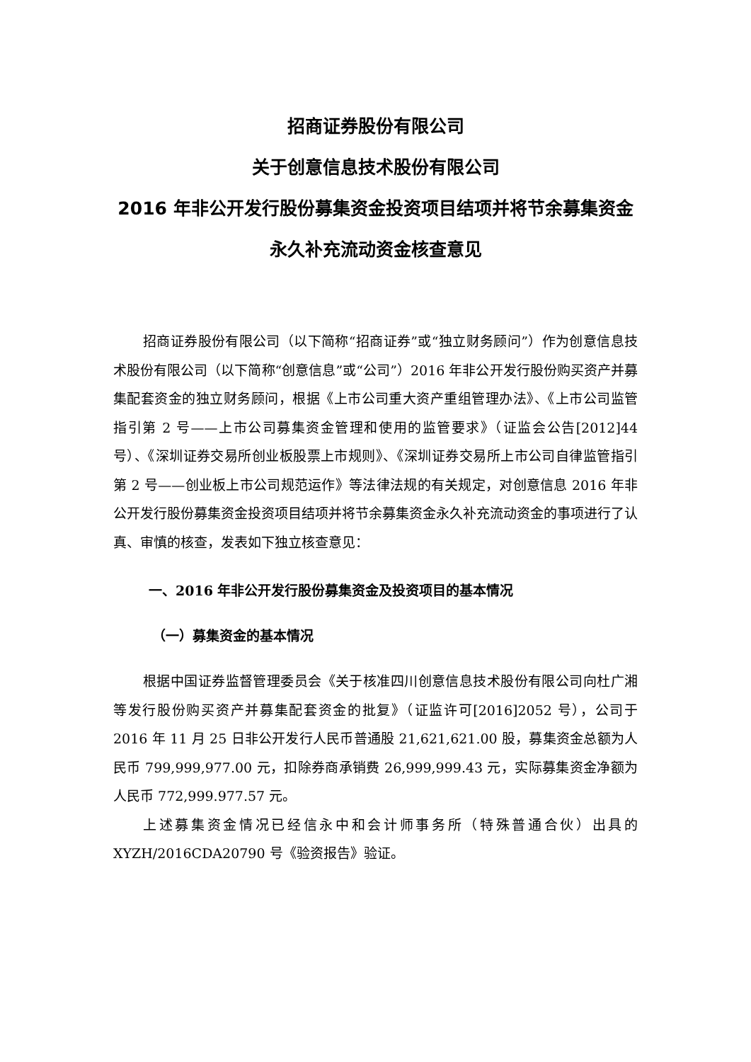招商证券股份有限公司
关于创意信息技术股份有限公司
2016 年非公开发行股份募集资金投资项目结项并将节余募集资金永久补充流动资金核查意见
招商证券股份有限公司（以下简称“招商证券”或“独立财务顾问”）作为创意信息技术股份有限公司（以下简称“创意信息”或“公司”）2016 年非公开发行股份购买资产并募集配套资金的独立财务顾问，根据《上市公司重大资产重组管理办法》、《上市公司监管指引第 2 号——上市公司募集资金管理和使用的监管要求》（证监会公告[2012]44 号）、《深圳证券交易所创业板股票上市规则》、《深圳证券交易所上市公司自律监管指引第 2 号——创业板上市公司规范运作》等法律法规的有关规定，对创意信息 2016 年非公开发行股份募集资金投资项目结项并将节余募集资金永久补充流动资金的事项进行了认真、审慎的核查，发表如下独立核查意见：
一、2016 年非公开发行股份募集资金及投资项目的基本情况
（一）募集资金的基本情况
根据中国证券监督管理委员会《关于核准四川创意信息技术股份有限公司向杜广湘等发行股份购买资产并募集配套资金的批复》（证监许可[2016]2052 号），公司于 2016 年 11 月 25 日非公开发行人民币普通股 21,621,621.00 股，募集资金总额为人民币 799,999,977.00 元，扣除券商承销费 26,999,999.43 元，实际募集资金净额为人民币 772,999.977.57 元。
上述募集资金情况已经信永中和会计师事务所（特殊普通合伙）出具的 XYZH/2016CDA20790 号《验资报告》验证。